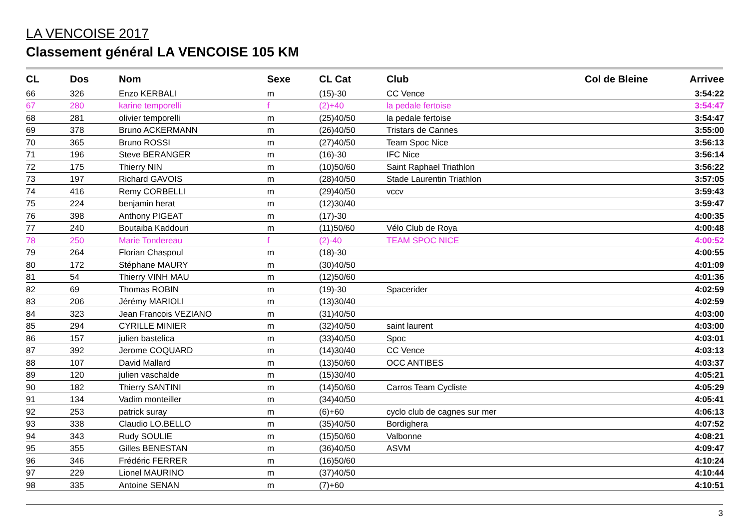LA VENCOISE 2017
Classement général LA VENCOISE 105 KM
| CL | Dos | Nom | Sexe | CL Cat | Club | Col de Bleine | Arrivee |
| --- | --- | --- | --- | --- | --- | --- | --- |
| 66 | 326 | Enzo KERBALI | m | (15)-30 | CC Vence | | 3:54:22 |
| 67 | 280 | karine temporelli | f | (2)+40 | la pedale fertoise | | 3:54:47 |
| 68 | 281 | olivier temporelli | m | (25)40/50 | la pedale fertoise | | 3:54:47 |
| 69 | 378 | Bruno ACKERMANN | m | (26)40/50 | Tristars de Cannes | | 3:55:00 |
| 70 | 365 | Bruno ROSSI | m | (27)40/50 | Team Spoc Nice | | 3:56:13 |
| 71 | 196 | Steve BERANGER | m | (16)-30 | IFC Nice | | 3:56:14 |
| 72 | 175 | Thierry NIN | m | (10)50/60 | Saint Raphael Triathlon | | 3:56:22 |
| 73 | 197 | Richard GAVOIS | m | (28)40/50 | Stade Laurentin Triathlon | | 3:57:05 |
| 74 | 416 | Remy CORBELLI | m | (29)40/50 | vccv | | 3:59:43 |
| 75 | 224 | benjamin herat | m | (12)30/40 | | | 3:59:47 |
| 76 | 398 | Anthony PIGEAT | m | (17)-30 | | | 4:00:35 |
| 77 | 240 | Boutaiba Kaddouri | m | (11)50/60 | Vélo Club de Roya | | 4:00:48 |
| 78 | 250 | Marie Tondereau | f | (2)-40 | TEAM SPOC NICE | | 4:00:52 |
| 79 | 264 | Florian Chaspoul | m | (18)-30 | | | 4:00:55 |
| 80 | 172 | Stéphane MAURY | m | (30)40/50 | | | 4:01:09 |
| 81 | 54 | Thierry VINH MAU | m | (12)50/60 | | | 4:01:36 |
| 82 | 69 | Thomas ROBIN | m | (19)-30 | Spacerider | | 4:02:59 |
| 83 | 206 | Jérémy MARIOLI | m | (13)30/40 | | | 4:02:59 |
| 84 | 323 | Jean Francois VEZIANO | m | (31)40/50 | | | 4:03:00 |
| 85 | 294 | CYRILLE MINIER | m | (32)40/50 | saint laurent | | 4:03:00 |
| 86 | 157 | julien bastelica | m | (33)40/50 | Spoc | | 4:03:01 |
| 87 | 392 | Jerome COQUARD | m | (14)30/40 | CC Vence | | 4:03:13 |
| 88 | 107 | David Mallard | m | (13)50/60 | OCC ANTIBES | | 4:03:37 |
| 89 | 120 | julien vaschalde | m | (15)30/40 | | | 4:05:21 |
| 90 | 182 | Thierry SANTINI | m | (14)50/60 | Carros Team Cycliste | | 4:05:29 |
| 91 | 134 | Vadim monteiller | m | (34)40/50 | | | 4:05:41 |
| 92 | 253 | patrick suray | m | (6)+60 | cyclo club de cagnes sur mer | | 4:06:13 |
| 93 | 338 | Claudio LO.BELLO | m | (35)40/50 | Bordighera | | 4:07:52 |
| 94 | 343 | Rudy SOULIE | m | (15)50/60 | Valbonne | | 4:08:21 |
| 95 | 355 | Gilles BENESTAN | m | (36)40/50 | ASVM | | 4:09:47 |
| 96 | 346 | Frédéric FERRER | m | (16)50/60 | | | 4:10:24 |
| 97 | 229 | Lionel MAURINO | m | (37)40/50 | | | 4:10:44 |
| 98 | 335 | Antoine SENAN | m | (7)+60 | | | 4:10:51 |
3